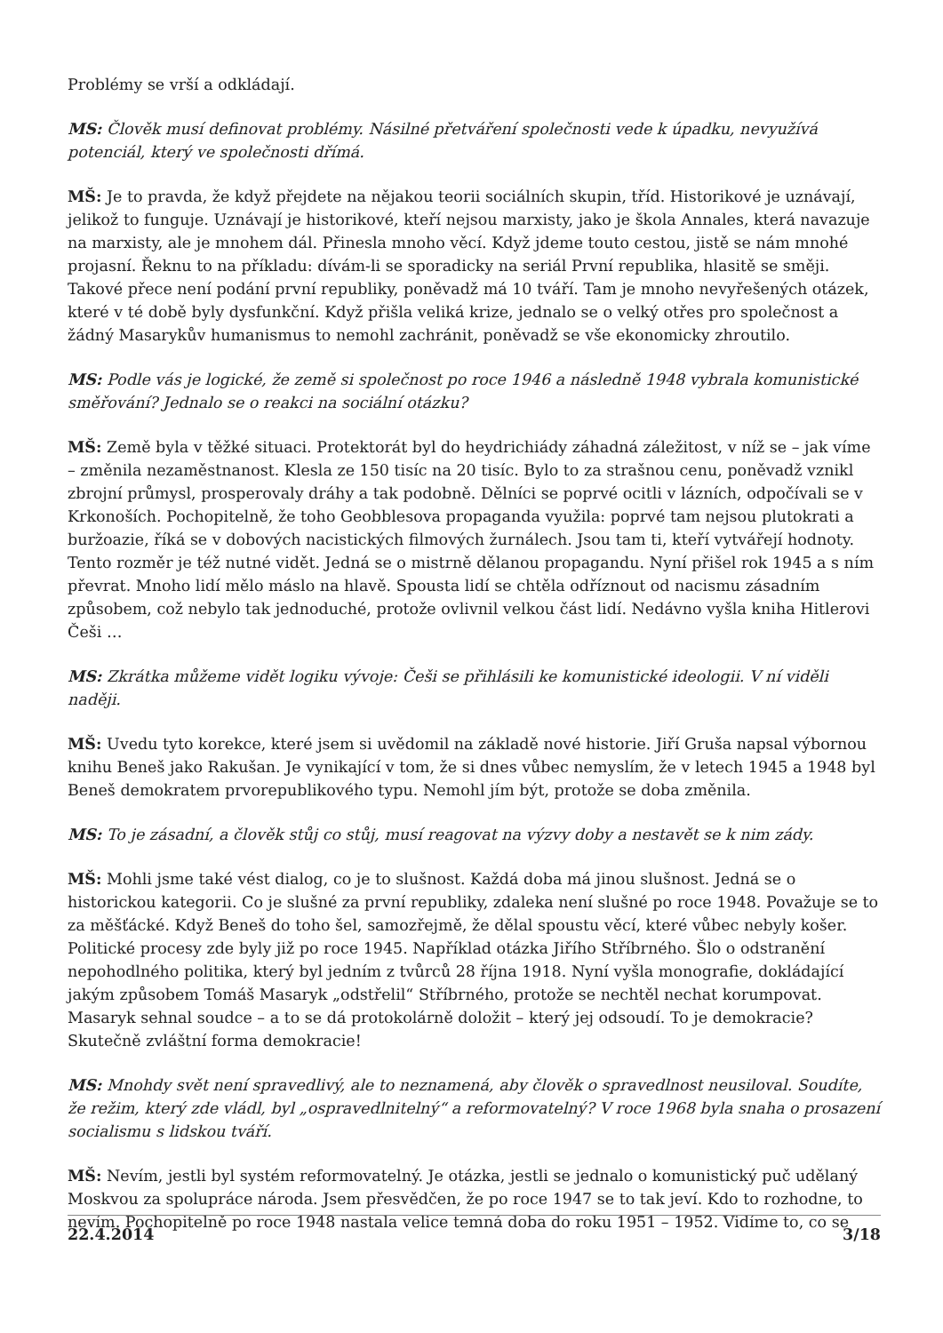Problémy se vrší a odkládají.
MS: Člověk musí definovat problémy. Násilné přetváření společnosti vede k úpadku, nevyužívá potenciál, který ve společnosti dřímá.
MŠ: Je to pravda, že když přejdete na nějakou teorii sociálních skupin, tříd. Historikové je uznávají, jelikož to funguje. Uznávají je historikové, kteří nejsou marxisty, jako je škola Annales, která navazuje na marxisty, ale je mnohem dál. Přinesla mnoho věcí. Když jdeme touto cestou, jistě se nám mnohé projasní. Řeknu to na příkladu: dívám-li se sporadicky na seriál První republika, hlasitě se směji. Takové přece není podání první republiky, poněvadž má 10 tváří. Tam je mnoho nevyřešených otázek, které v té době byly dysfunkční. Když přišla veliká krize, jednalo se o velký otřes pro společnost a žádný Masarykův humanismus to nemohl zachránit, poněvadž se vše ekonomicky zhroutilo.
MS: Podle vás je logické, že země si společnost po roce 1946 a následně 1948 vybrala komunistické směřování? Jednalo se o reakci na sociální otázku?
MŠ: Země byla v těžké situaci. Protektorát byl do heydrichiády záhadná záležitost, v níž se – jak víme – změnila nezaměstnanost. Klesla ze 150 tisíc na 20 tisíc. Bylo to za strašnou cenu, poněvadž vznikl zbrojní průmysl, prosperovaly dráhy a tak podobně. Dělníci se poprvé ocitli v lázních, odpočívali se v Krkonoších. Pochopitelně, že toho Geobblesova propaganda využila: poprvé tam nejsou plutokrati a buržoazie, říká se v dobových nacistických filmových žurnálech. Jsou tam ti, kteří vytvářejí hodnoty. Tento rozměr je též nutné vidět. Jedná se o mistrně dělanou propagandu. Nyní přišel rok 1945 a s ním převrat. Mnoho lidí mělo máslo na hlavě. Spousta lidí se chtěla odříznout od nacismu zásadním způsobem, což nebylo tak jednoduché, protože ovlivnil velkou část lidí. Nedávno vyšla kniha Hitlerovi Češi …
MS: Zkrátka můžeme vidět logiku vývoje: Češi se přihlásili ke komunistické ideologii. V ní viděli naději.
MŠ: Uvedu tyto korekce, které jsem si uvědomil na základě nové historie. Jiří Gruša napsal výbornou knihu Beneš jako Rakušan. Je vynikající v tom, že si dnes vůbec nemyslím, že v letech 1945 a 1948 byl Beneš demokratem prvorepublikového typu. Nemohl jím být, protože se doba změnila.
MS: To je zásadní, a člověk stůj co stůj, musí reagovat na výzvy doby a nestavět se k nim zády.
MŠ: Mohli jsme také vést dialog, co je to slušnost. Každá doba má jinou slušnost. Jedná se o historickou kategorii. Co je slušné za první republiky, zdaleka není slušné po roce 1948. Považuje se to za měšťácké. Když Beneš do toho šel, samozřejmě, že dělal spoustu věcí, které vůbec nebyly košer. Politické procesy zde byly již po roce 1945. Například otázka Jiřího Stříbrného. Šlo o odstranění nepohodlného politika, který byl jedním z tvůrců 28 října 1918. Nyní vyšla monografie, dokládající jakým způsobem Tomáš Masaryk „odstřelil“ Stříbrného, protože se nechtěl nechat korumpovat. Masaryk sehnal soudce – a to se dá protokolárně doložit – který jej odsoudí. To je demokracie? Skutečně zvláštní forma demokracie!
MS: Mnohdy svět není spravedlivý, ale to neznamená, aby člověk o spravedlnost neusiloval. Soudíte, že režim, který zde vládl, byl „ospravedlnitelný“ a reformovatelný? V roce 1968 byla snaha o prosazení socialismu s lidskou tváří.
MŠ: Nevím, jestli byl systém reformovatelný. Je otázka, jestli se jednalo o komunistický puč udělaný Moskvou za spolupráce národa. Jsem přesvědčen, že po roce 1947 se to tak jeví. Kdo to rozhodne, to nevím. Pochopitelně po roce 1948 nastala velice temná doba do roku 1951 – 1952. Vidíme to, co se
22.4.2014 3/18